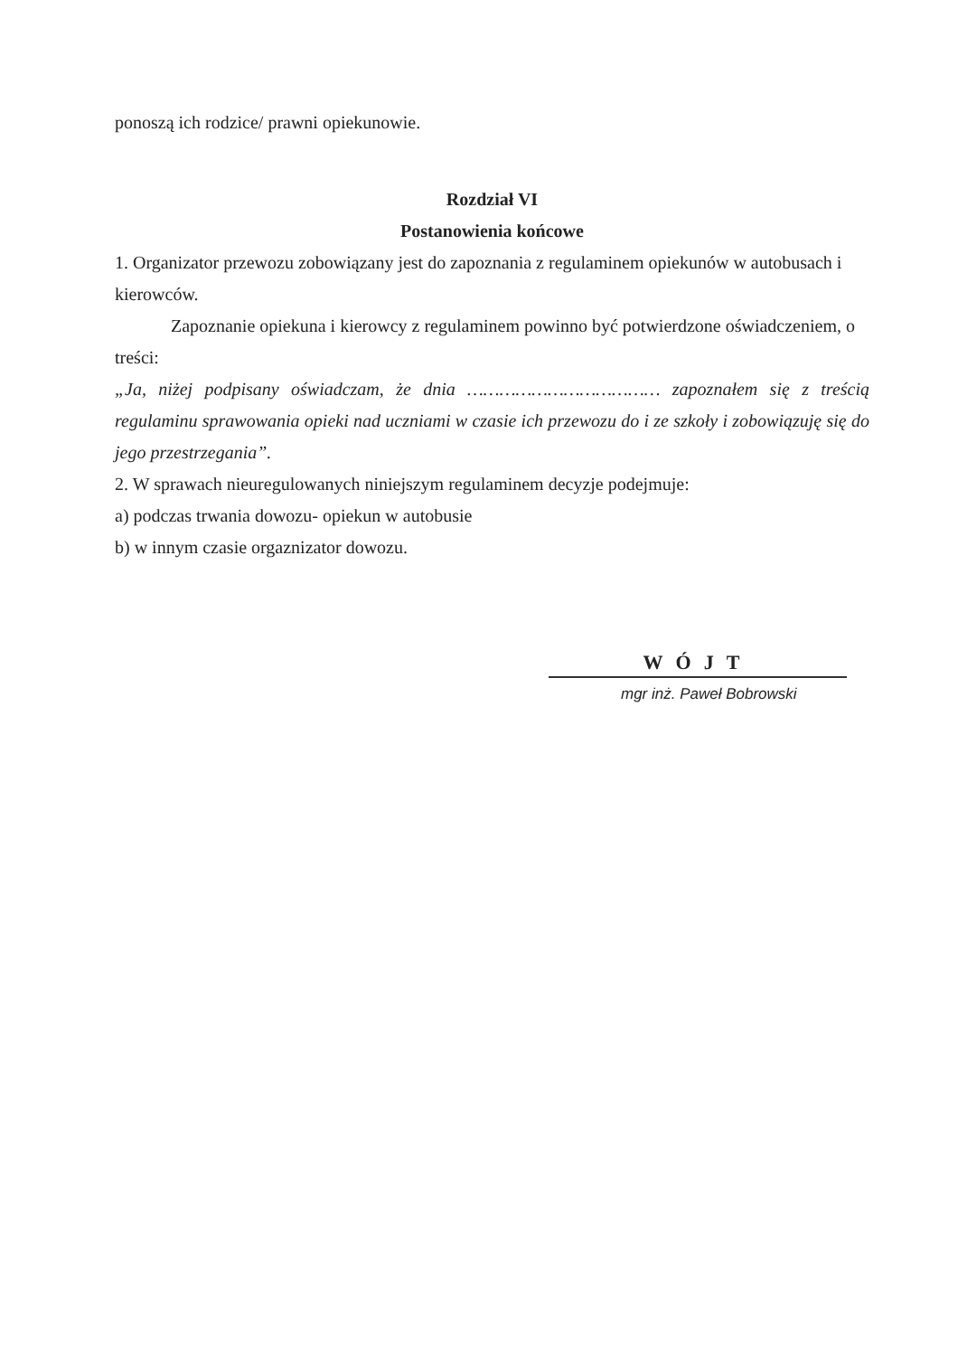ponoszą ich rodzice/ prawni opiekunowie.
Rozdział VI
Postanowienia końcowe
1. Organizator przewozu zobowiązany jest do zapoznania z regulaminem opiekunów w autobusach i kierowców.
Zapoznanie opiekuna i kierowcy z regulaminem powinno być potwierdzone oświadczeniem, o treści:
„Ja, niżej podpisany oświadczam, że dnia ……………………………… zapoznałem się z treścią regulaminu sprawowania opieki nad uczniami w czasie ich przewozu do i ze szkoły i zobowiązuję się do jego przestrzegania”.
2. W sprawach nieuregulowanych niniejszym regulaminem decyzje podejmuje:
a) podczas trwania dowozu- opiekun w autobusie
b) w innym czasie orgaznizator dowozu.
WÓJT
mgr inż. Paweł Bobrowski